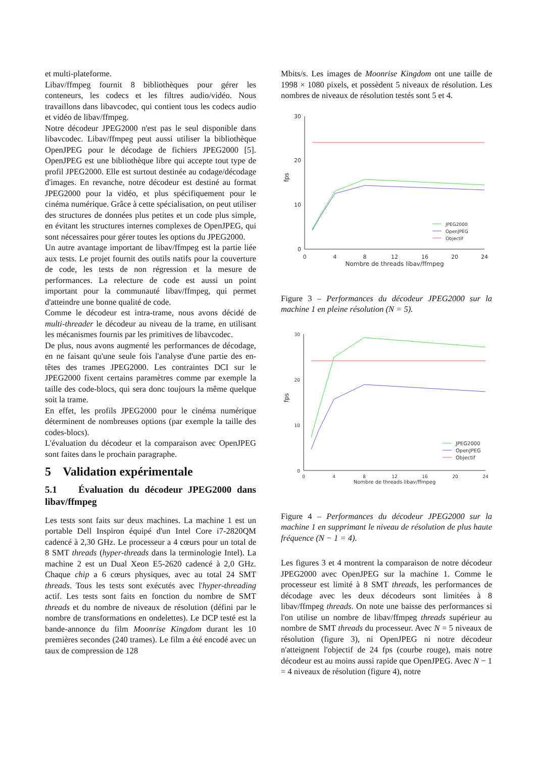et multi-plateforme.
Libav/ffmpeg fournit 8 bibliothèques pour gérer les conteneurs, les codecs et les filtres audio/vidéo. Nous travaillons dans libavcodec, qui contient tous les codecs audio et vidéo de libav/ffmpeg.
Notre décodeur JPEG2000 n'est pas le seul disponible dans libavcodec. Libav/ffmpeg peut aussi utiliser la bibliothèque OpenJPEG pour le décodage de fichiers JPEG2000 [5]. OpenJPEG est une bibliothèque libre qui accepte tout type de profil JPEG2000. Elle est surtout destinée au codage/décodage d'images. En revanche, notre décodeur est destiné au format JPEG2000 pour la vidéo, et plus spécifiquement pour le cinéma numérique. Grâce à cette spécialisation, on peut utiliser des structures de données plus petites et un code plus simple, en évitant les structures internes complexes de OpenJPEG, qui sont nécessaires pour gérer toutes les options du JPEG2000.
Un autre avantage important de libav/ffmpeg est la partie liée aux tests. Le projet fournit des outils natifs pour la couverture de code, les tests de non régression et la mesure de performances. La relecture de code est aussi un point important pour la communauté libav/ffmpeg, qui permet d'atteindre une bonne qualité de code.
Comme le décodeur est intra-trame, nous avons décidé de multi-threader le décodeur au niveau de la trame, en utilisant les mécanismes fournis par les primitives de libavcodec.
De plus, nous avons augmenté les performances de décodage, en ne faisant qu'une seule fois l'analyse d'une partie des en-têtes des trames JPEG2000. Les contraintes DCI sur le JPEG2000 fixent certains paramètres comme par exemple la taille des code-blocs, qui sera donc toujours la même quelque soit la trame.
En effet, les profils JPEG2000 pour le cinéma numérique déterminent de nombreuses options (par exemple la taille des codes-blocs).
L'évaluation du décodeur et la comparaison avec OpenJPEG sont faites dans le prochain paragraphe.
5 Validation expérimentale
5.1 Évaluation du décodeur JPEG2000 dans libav/ffmpeg
Les tests sont faits sur deux machines. La machine 1 est un portable Dell Inspiron équipé d'un Intel Core i7-2820QM cadencé à 2,30 GHz. Le processeur a 4 cœurs pour un total de 8 SMT threads (hyper-threads dans la terminologie Intel). La machine 2 est un Dual Xeon E5-2620 cadencé à 2,0 GHz. Chaque chip a 6 cœurs physiques, avec au total 24 SMT threads. Tous les tests sont exécutés avec l'hyper-threading actif. Les tests sont faits en fonction du nombre de SMT threads et du nombre de niveaux de résolution (défini par le nombre de transformations en ondelettes). Le DCP testé est la bande-annonce du film Moonrise Kingdom durant les 10 premières secondes (240 trames). Le film a été encodé avec un taux de compression de 128
Mbits/s. Les images de Moonrise Kingdom ont une taille de 1998 × 1080 pixels, et possèdent 5 niveaux de résolution. Les nombres de niveaux de résolution testés sont 5 et 4.
0
10
20
30
0
4
8
12
16
20
24
Nombre de threads libav/ffmpeg
fps
JPEG2000
OpenJPEG
Objectif
Figure 3 – Performances du décodeur JPEG2000 sur la machine 1 en pleine résolution (N = 5).
0
10
20
30
0
4
8
12
16
20
24
Nombre de threads libav/ffmpeg
fps
JPEG2000
OpenJPEG
Objectif
Figure 4 – Performances du décodeur JPEG2000 sur la machine 1 en supprimant le niveau de résolution de plus haute fréquence (N − 1 = 4).
Les figures 3 et 4 montrent la comparaison de notre décodeur JPEG2000 avec OpenJPEG sur la machine 1. Comme le processeur est limité à 8 SMT threads, les performances de décodage avec les deux décodeurs sont limitées à 8 libav/ffmpeg threads. On note une baisse des performances si l'on utilise un nombre de libav/ffmpeg threads supérieur au nombre de SMT threads du processeur. Avec N = 5 niveaux de résolution (figure 3), ni OpenJPEG ni notre décodeur n'atteignent l'objectif de 24 fps (courbe rouge), mais notre décodeur est au moins aussi rapide que OpenJPEG. Avec N − 1 = 4 niveaux de résolution (figure 4), notre